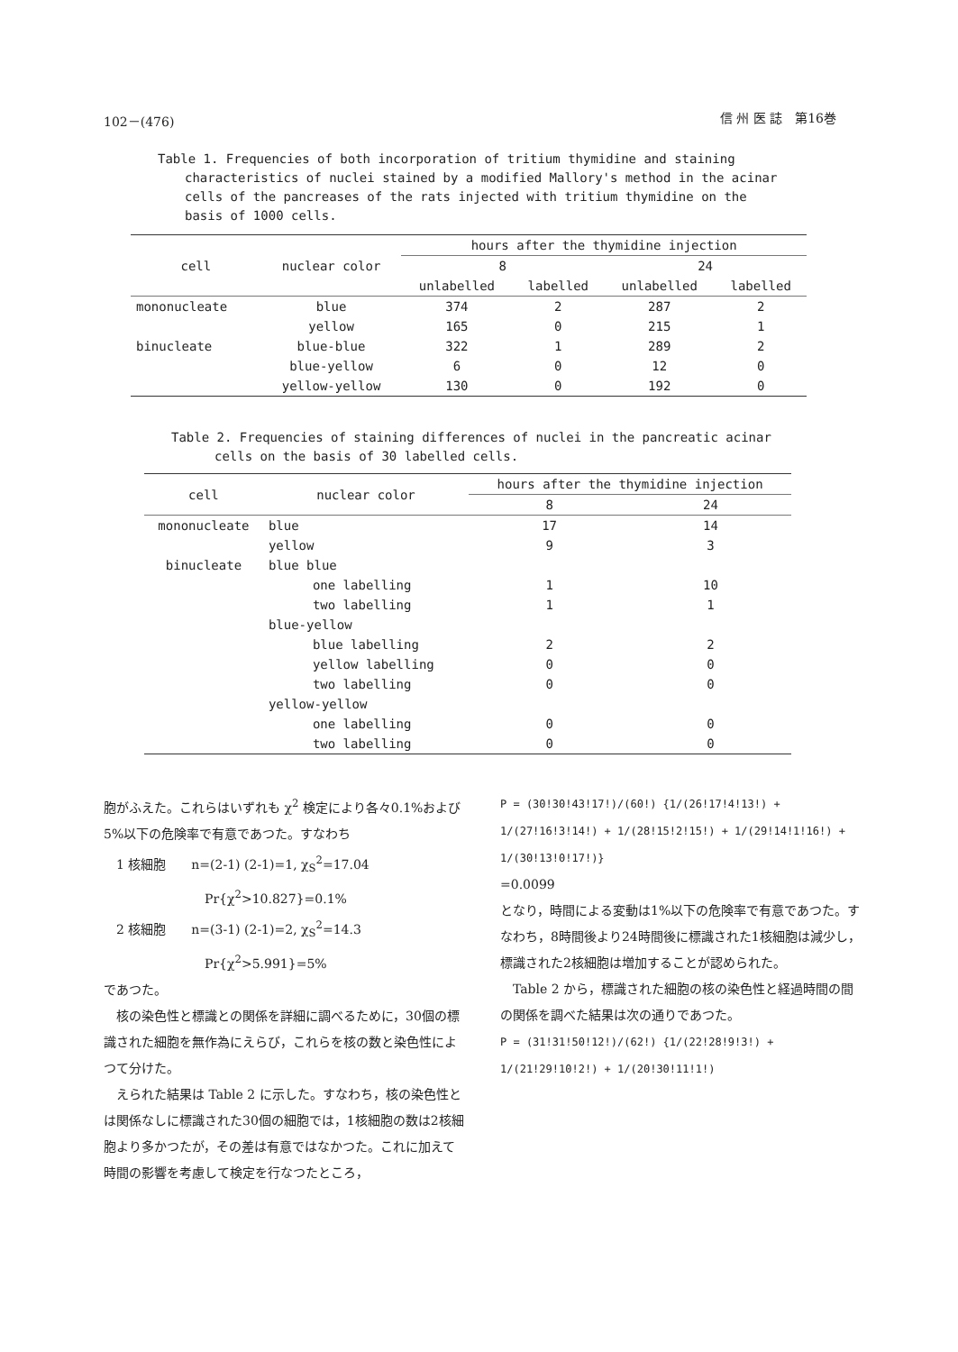102－(476) 信 州 医 誌　第16巻
Table 1. Frequencies of both incorporation of tritium thymidine and staining
characteristics of nuclei stained by a modified Mallory's method in the acinar cells of the pancreases of the rats injected with tritium thymidine on the basis of 1000 cells.
| cell | nuclear color | hours after the thymidine injection | | | |
| --- | --- | --- | --- | --- | --- |
| | | 8 | | 24 | |
| | | unlabelled | labelled | unlabelled | labelled |
| mononucleate | blue | 374 | 2 | 287 | 2 |
| | yellow | 165 | 0 | 215 | 1 |
| binucleate | blue-blue | 322 | 1 | 289 | 2 |
| | blue-yellow | 6 | 0 | 12 | 0 |
| | yellow-yellow | 130 | 0 | 192 | 0 |
Table 2. Frequencies of staining differences of nuclei in the pancreatic acinar
cells on the basis of 30 labelled cells.
| cell | nuclear color | hours after the thymidine injection | |
| --- | --- | --- | --- |
| | | 8 | 24 |
| mononucleate | blue | 17 | 14 |
| | yellow | 9 | 3 |
| binucleate | blue blue | | |
| | one labelling | 1 | 10 |
| | two labelling | 1 | 1 |
| | blue-yellow | | |
| | blue labelling | 2 | 2 |
| | yellow labelling | 0 | 0 |
| | two labelling | 0 | 0 |
| | yellow-yellow | | |
| | one labelling | 0 | 0 |
| | two labelling | 0 | 0 |
胞がふえた。これらはいずれも χ<sup>2</sup> 検定により各々0.1%および5%以下の危険率で有意であつた。すなわち
　1 核細胞　　n=(2-1) (2-1)=1, χ<sub>S</sub><sup>2</sup>=17.04
　　　　　　　　Pr{χ<sup>2</sup>>10.827}=0.1%
　2 核細胞　　n=(3-1) (2-1)=2, χ<sub>S</sub><sup>2</sup>=14.3
　　　　　　　　Pr{χ<sup>2</sup>>5.991}=5%
であつた。
　核の染色性と標識との関係を詳細に調べるために，30個の標識された細胞を無作為にえらび，これらを核の数と染色性によつて分けた。
　えられた結果は Table 2 に示した。すなわち，核の染色性とは関係なしに標識された30個の細胞では，1核細胞の数は2核細胞より多かつたが，その差は有意ではなかつた。これに加えて時間の影響を考慮して検定を行なつたところ，
P = (30!30!43!17!)/(60!) {1/(26!17!4!13!) + 1/(27!16!3!14!) + 1/(28!15!2!15!) + 1/(29!14!1!16!) + 1/(30!13!0!17!)}
=0.0099
となり，時間による変動は1%以下の危険率で有意であつた。すなわち，8時間後より24時間後に標識された1核細胞は減少し，標識された2核細胞は増加することが認められた。
　Table 2 から，標識された細胞の核の染色性と経過時間の間の関係を調べた結果は次の通りであつた。
P = (31!31!50!12!)/(62!) {1/(22!28!9!3!) + 1/(21!29!10!2!) + 1/(20!30!11!1!)